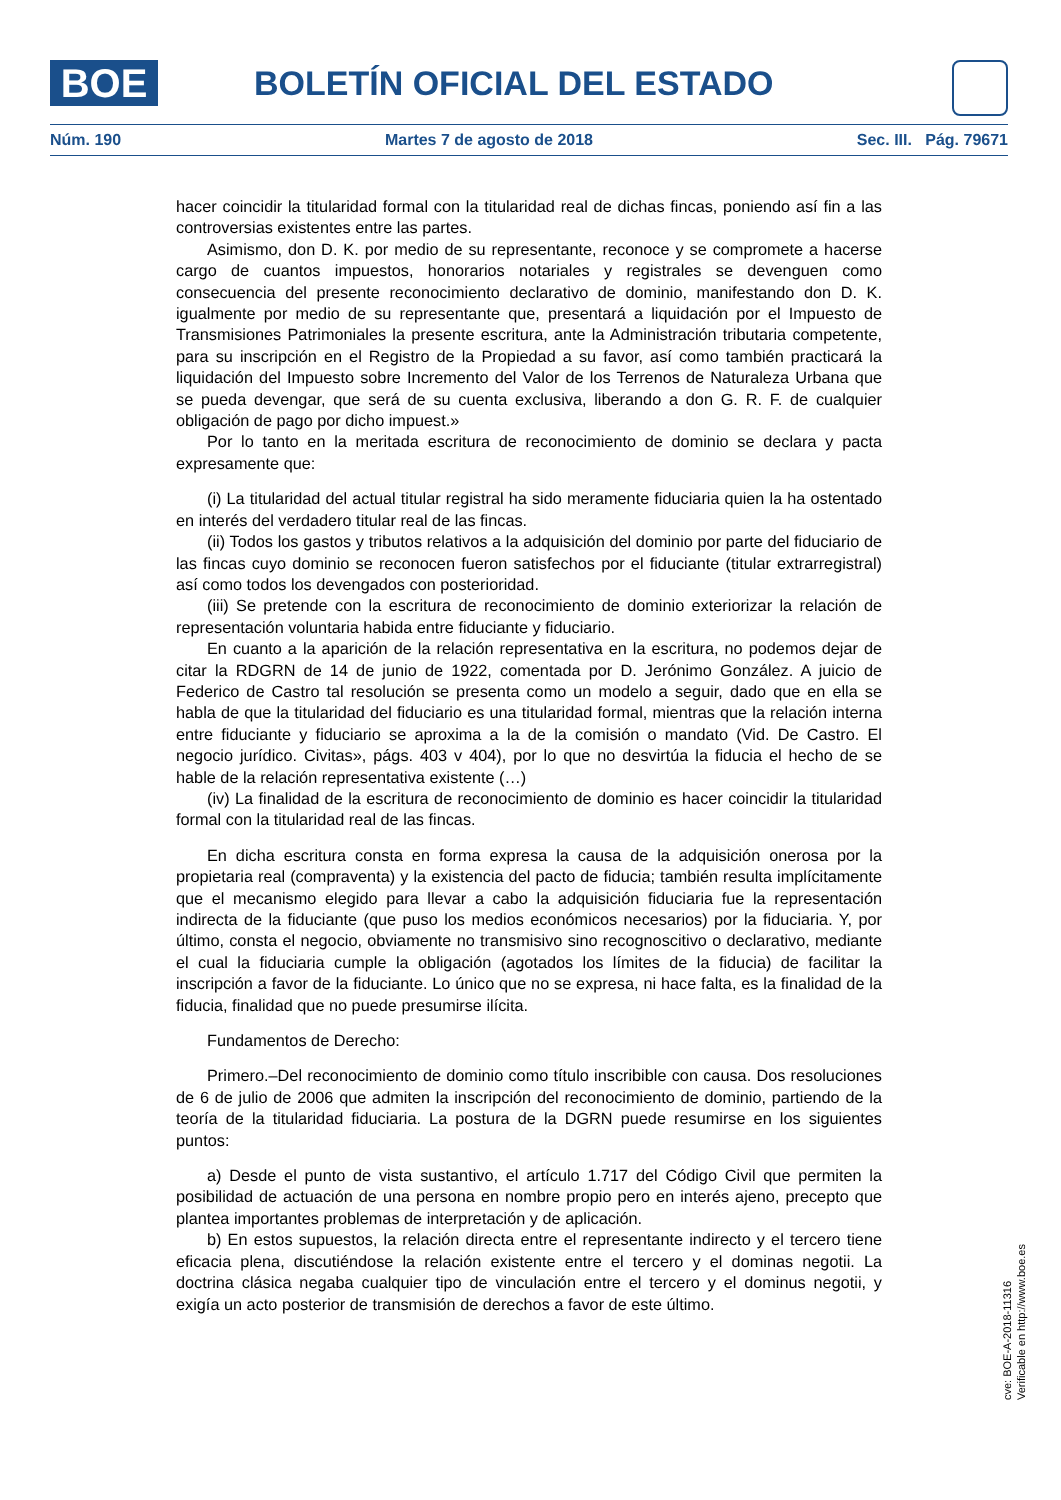BOE BOLETÍN OFICIAL DEL ESTADO
Núm. 190 Martes 7 de agosto de 2018 Sec. III. Pág. 79671
hacer coincidir la titularidad formal con la titularidad real de dichas fincas, poniendo así fin a las controversias existentes entre las partes.
Asimismo, don D. K. por medio de su representante, reconoce y se compromete a hacerse cargo de cuantos impuestos, honorarios notariales y registrales se devenguen como consecuencia del presente reconocimiento declarativo de dominio, manifestando don D. K. igualmente por medio de su representante que, presentará a liquidación por el Impuesto de Transmisiones Patrimoniales la presente escritura, ante la Administración tributaria competente, para su inscripción en el Registro de la Propiedad a su favor, así como también practicará la liquidación del Impuesto sobre Incremento del Valor de los Terrenos de Naturaleza Urbana que se pueda devengar, que será de su cuenta exclusiva, liberando a don G. R. F. de cualquier obligación de pago por dicho impuest.»
Por lo tanto en la meritada escritura de reconocimiento de dominio se declara y pacta expresamente que:
(i) La titularidad del actual titular registral ha sido meramente fiduciaria quien la ha ostentado en interés del verdadero titular real de las fincas.
(ii) Todos los gastos y tributos relativos a la adquisición del dominio por parte del fiduciario de las fincas cuyo dominio se reconocen fueron satisfechos por el fiduciante (titular extrarregistral) así como todos los devengados con posterioridad.
(iii) Se pretende con la escritura de reconocimiento de dominio exteriorizar la relación de representación voluntaria habida entre fiduciante y fiduciario.
En cuanto a la aparición de la relación representativa en la escritura, no podemos dejar de citar la RDGRN de 14 de junio de 1922, comentada por D. Jerónimo González. A juicio de Federico de Castro tal resolución se presenta como un modelo a seguir, dado que en ella se habla de que la titularidad del fiduciario es una titularidad formal, mientras que la relación interna entre fiduciante y fiduciario se aproxima a la de la comisión o mandato (Vid. De Castro. El negocio jurídico. Civitas», págs. 403 v 404), por lo que no desvirtúa la fiducia el hecho de se hable de la relación representativa existente (…)
(iv) La finalidad de la escritura de reconocimiento de dominio es hacer coincidir la titularidad formal con la titularidad real de las fincas.
En dicha escritura consta en forma expresa la causa de la adquisición onerosa por la propietaria real (compraventa) y la existencia del pacto de fiducia; también resulta implícitamente que el mecanismo elegido para llevar a cabo la adquisición fiduciaria fue la representación indirecta de la fiduciante (que puso los medios económicos necesarios) por la fiduciaria. Y, por último, consta el negocio, obviamente no transmisivo sino recognoscitivo o declarativo, mediante el cual la fiduciaria cumple la obligación (agotados los límites de la fiducia) de facilitar la inscripción a favor de la fiduciante. Lo único que no se expresa, ni hace falta, es la finalidad de la fiducia, finalidad que no puede presumirse ilícita.
Fundamentos de Derecho:
Primero.–Del reconocimiento de dominio como título inscribible con causa. Dos resoluciones de 6 de julio de 2006 que admiten la inscripción del reconocimiento de dominio, partiendo de la teoría de la titularidad fiduciaria. La postura de la DGRN puede resumirse en los siguientes puntos:
a) Desde el punto de vista sustantivo, el artículo 1.717 del Código Civil que permiten la posibilidad de actuación de una persona en nombre propio pero en interés ajeno, precepto que plantea importantes problemas de interpretación y de aplicación.
b) En estos supuestos, la relación directa entre el representante indirecto y el tercero tiene eficacia plena, discutiéndose la relación existente entre el tercero y el dominas negotii. La doctrina clásica negaba cualquier tipo de vinculación entre el tercero y el dominus negotii, y exigía un acto posterior de transmisión de derechos a favor de este último.
cve: BOE-A-2018-11316
Verificable en http://www.boe.es